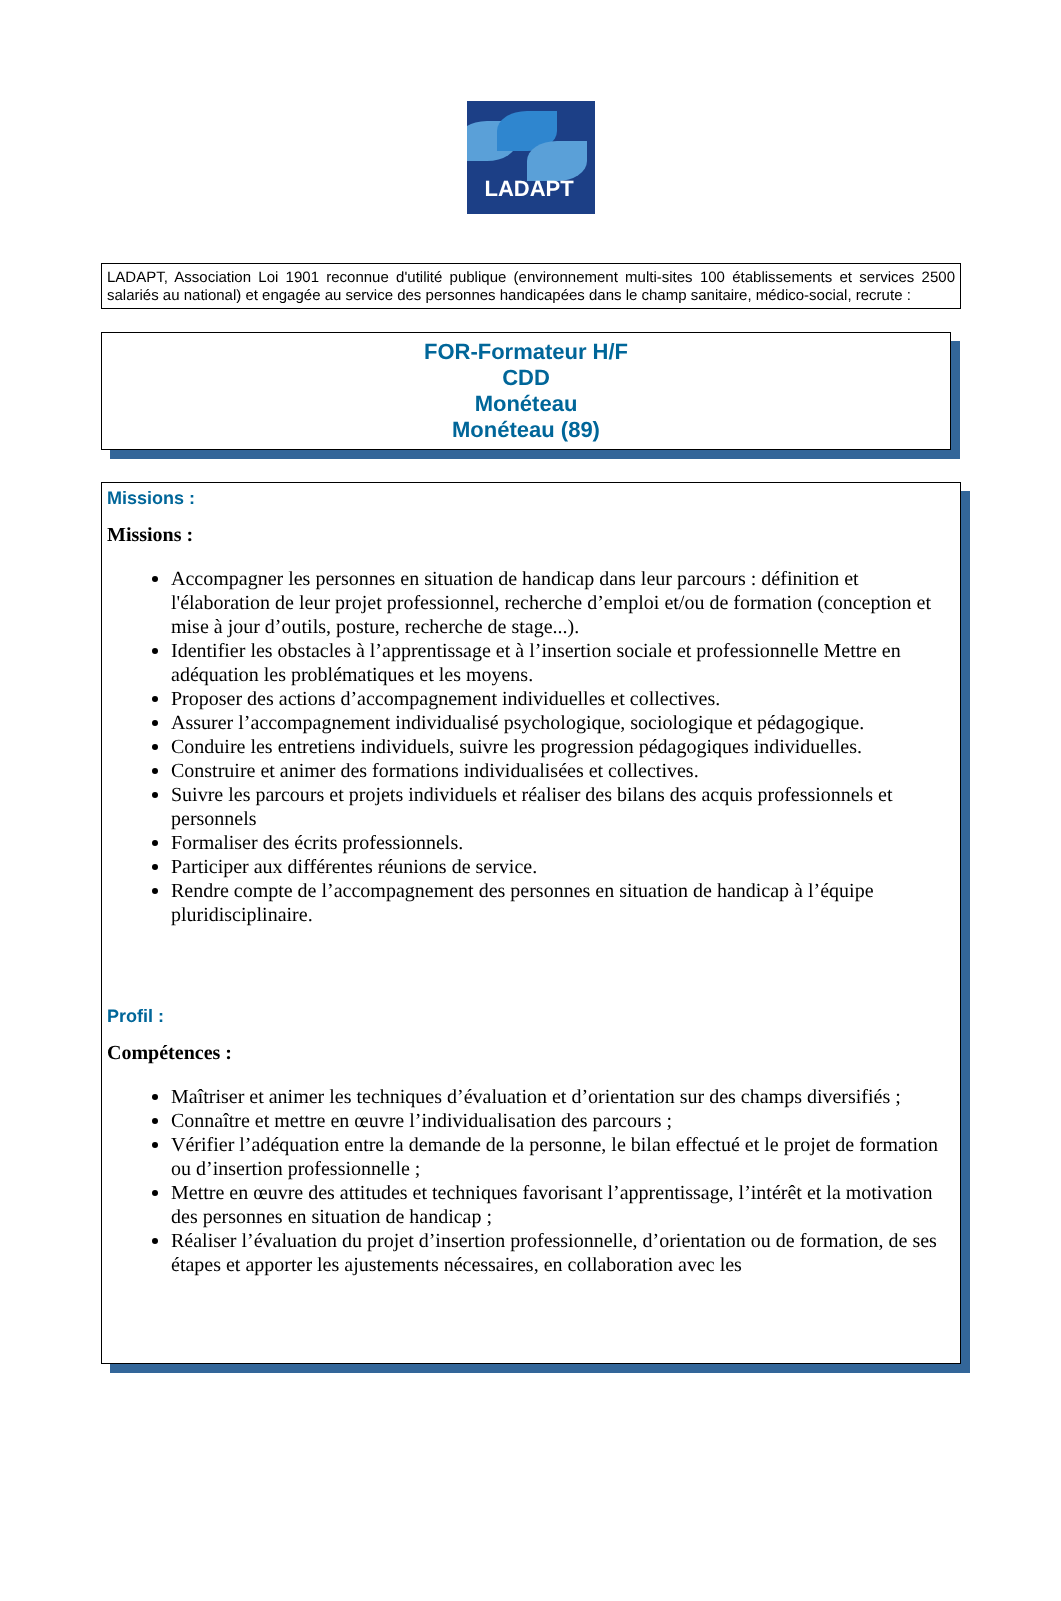LADAPT
LADAPT, Association Loi 1901 reconnue d'utilité publique (environnement multi-sites 100 établissements et services 2500 salariés au national) et engagée au service des personnes handicapées dans le champ sanitaire, médico-social, recrute :
FOR-Formateur H/F
CDD
Monéteau
Monéteau (89)
Missions :
Missions :
Accompagner les personnes en situation de handicap dans leur parcours : définition et l'élaboration de leur projet professionnel, recherche d’emploi et/ou de formation (conception et mise à jour d’outils, posture, recherche de stage...).
Identifier les obstacles à l’apprentissage et à l’insertion sociale et professionnelle Mettre en adéquation les problématiques et les moyens.
Proposer des actions d’accompagnement individuelles et collectives.
Assurer l’accompagnement individualisé psychologique, sociologique et pédagogique.
Conduire les entretiens individuels, suivre les progression pédagogiques individuelles.
Construire et animer des formations individualisées et collectives.
Suivre les parcours et projets individuels et réaliser des bilans des acquis professionnels et personnels
Formaliser des écrits professionnels.
Participer aux différentes réunions de service.
Rendre compte de l’accompagnement des personnes en situation de handicap à l’équipe pluridisciplinaire.
Profil :
Compétences :
Maîtriser et animer les techniques d’évaluation et d’orientation sur des champs diversifiés ;
Connaître et mettre en œuvre l’individualisation des parcours ;
Vérifier l’adéquation entre la demande de la personne, le bilan effectué et le projet de formation ou d’insertion professionnelle ;
Mettre en œuvre des attitudes et techniques favorisant l’apprentissage, l’intérêt et la motivation des personnes en situation de handicap ;
Réaliser l’évaluation du projet d’insertion professionnelle, d’orientation ou de formation, de ses étapes et apporter les ajustements nécessaires, en collaboration avec les